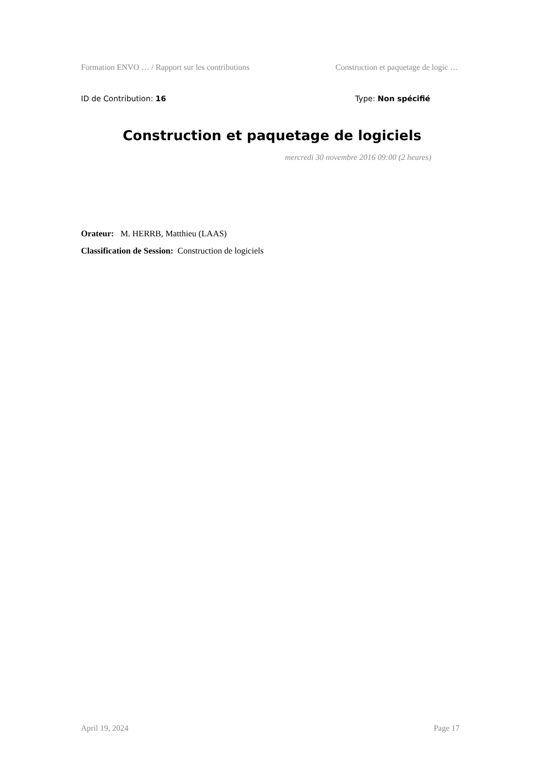Formation ENVO … / Rapport sur les contributions Construction et paquetage de logic …
ID de Contribution: 16 Type: Non spécifié
Construction et paquetage de logiciels
mercredi 30 novembre 2016 09:00 (2 heures)
Orateur: M. HERRB, Matthieu (LAAS)
Classification de Session: Construction de logiciels
April 19, 2024 Page 17